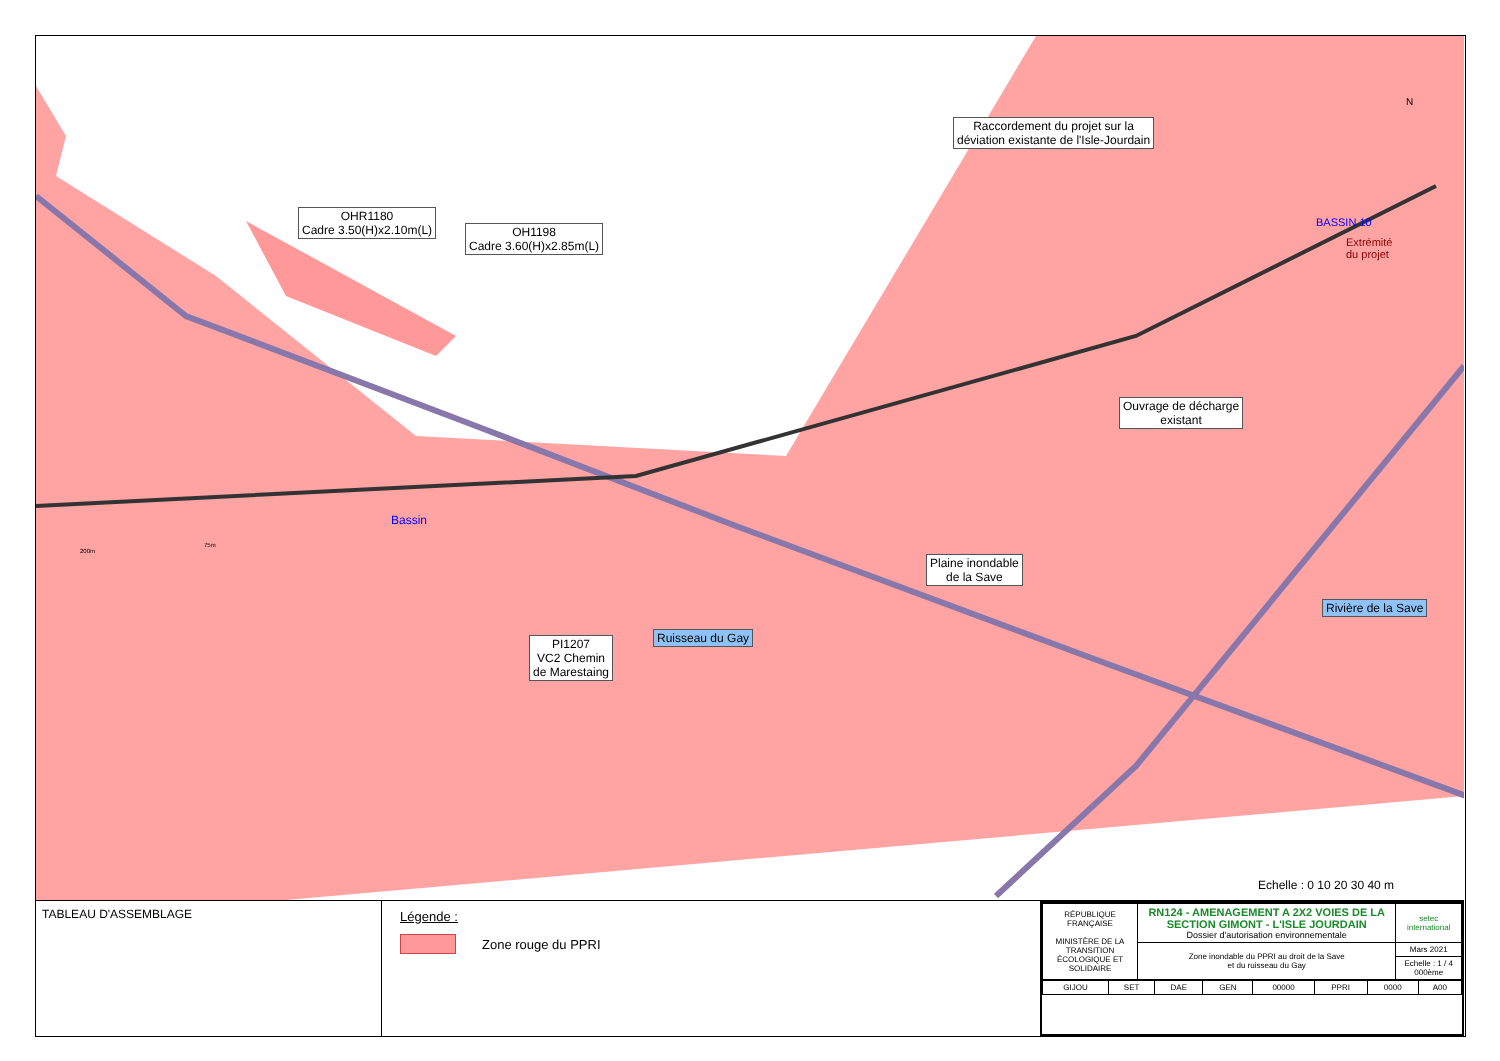OHR1180
Cadre 3.50(H)x2.10m(L)
OH1198
Cadre 3.60(H)x2.85m(L)
Raccordement du projet sur la
déviation existante de l'Isle-Jourdain
Ouvrage de décharge
existant
Plaine inondable
de la Save
Rivière de la Save
Ruisseau du Gay
PI1207
VC2 Chemin
de Marestaing
Bassin
BASSIN 10
Extrémité
du projet
200m
75m
N
Echelle : 0 10 20 30 40 m
TABLEAU D'ASSEMBLAGE Légende :
Zone rouge du PPRI
| RÉPUBLIQUE FRANÇAISE MINISTÈRE DE LA TRANSITION ÉCOLOGIQUE ET SOLIDAIRE | RN124 - AMENAGEMENT A 2X2 VOIES DE LA SECTION GIMONT - L'ISLE JOURDAIN Dossier d'autorisation environnementale | setec international |
| | Zone inondable du PPRI au droit de la Save et du ruisseau du Gay | Mars 2021 |
| | | Echelle : 1 / 4 000ème |
| GIJOU | SET | DAE | GEN | 00000 | PPRI | 0000 | A00 |